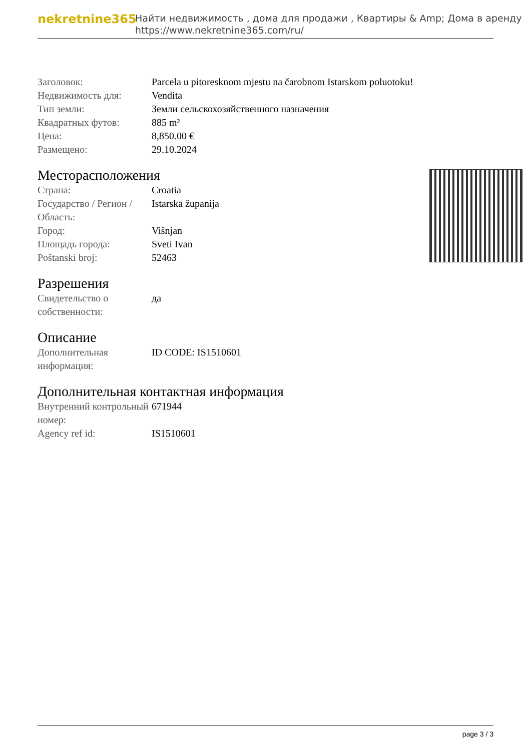nekretnine365
Найти недвижимость , дома для продажи , Квартиры & Amp; Дома в аренду
https://www.nekretnine365.com/ru/
| Заголовок: | Parcela u pitoresknom mjestu na čarobnom Istarskom poluotoku! |
| Недвижимость для: | Vendita |
| Тип земли: | Земли сельскохозяйственного назначения |
| Квадратных футов: | 885 m² |
| Цена: | 8,850.00 € |
| Размещено: | 29.10.2024 |
Месторасположения
| Страна: | Croatia |
| Государство / Регион / Область: | Istarska županija |
| Город: | Višnjan |
| Площадь города: | Sveti Ivan |
| Poštanski broj: | 52463 |
Разрешения
| Свидетельство о собственности: | да |
Описание
| Дополнительная информация: | ID CODE: IS1510601 |
Дополнительная контактная информация
| Внутренний контрольный номер: | 671944 |
| Agency ref id: | IS1510601 |
page 3 / 3